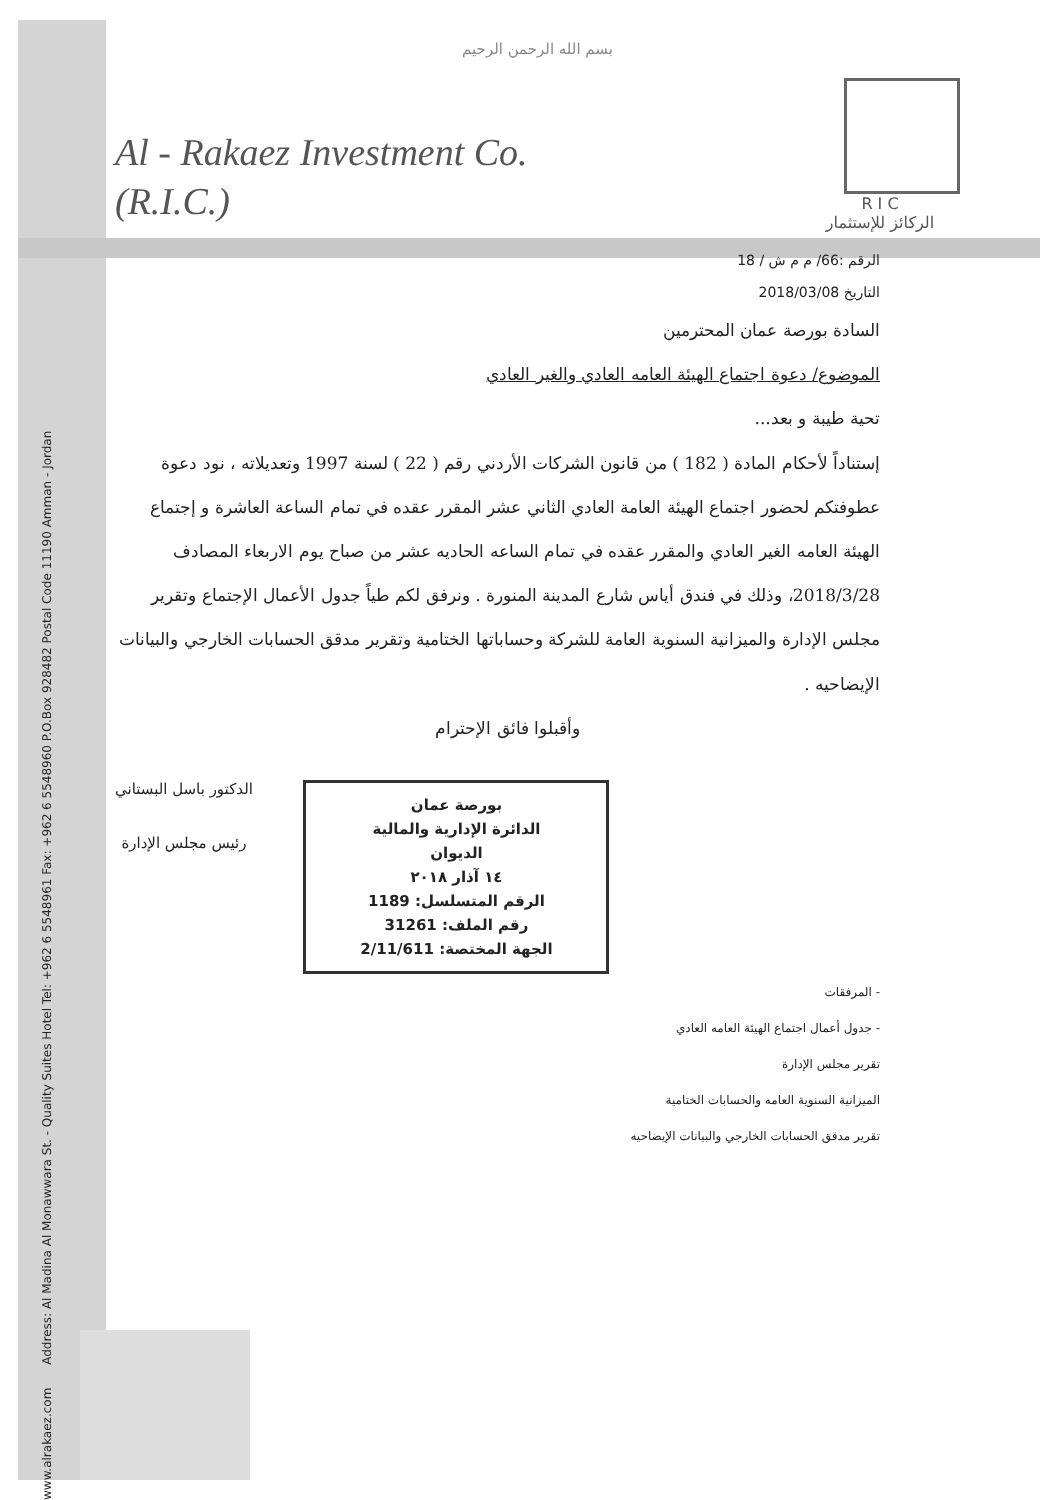بسم الله الرحمن الرحيم
Al - Rakaez Investment Co.
(R.I.C.)
R I C
الركائز للإستثمار
الرقم :66/ م م ش / 18
التاريخ 2018/03/08
السادة بورصة عمان المحترمين
الموضوع/ دعوة اجتماع الهيئة العامه العادي والغير العادي
تحية طيبة و بعد...
إستناداً لأحكام المادة ( 182 ) من قانون الشركات الأردني رقم ( 22 ) لسنة 1997 وتعديلاته ، نود دعوة عطوفتكم لحضور اجتماع الهيئة العامة العادي الثاني عشر المقرر عقده في تمام الساعة العاشرة و إجتماع الهيئة العامه الغير العادي والمقرر عقده في تمام الساعه الحاديه عشر من صباح يوم الاربعاء المصادف 2018/3/28، وذلك في فندق أياس شارع المدينة المنورة . ونرفق لكم طياً جدول الأعمال الإجتماع وتقرير مجلس الإدارة والميزانية السنوية العامة للشركة وحساباتها الختامية وتقرير مدقق الحسابات الخارجي والبيانات الإيضاحيه .
وأقبلوا فائق الإحترام
بورصة عمان
الدائرة الإدارية والمالية
الديوان
١٤ آذار ٢٠١٨
الرقم المتسلسل: 1189
رقم الملف: 31261
الجهة المختصة: 2/11/611
الدكتور باسل البستاني
رئيس مجلس الإدارة
- المرفقات
- جدول أعمال اجتماع الهيئة العامه العادي
تقرير مجلس الإدارة
الميزانية السنوية العامه والحسابات الختامية
تقرير مدقق الحسابات الخارجي والبيانات الإيضاحيه
www.alrakaez.com Address: Al Madina Al Monawwara St. - Quality Suites Hotel Tel: +962 6 5548961 Fax: +962 6 5548960 P.O.Box 928482 Postal Code 11190 Amman - Jordan